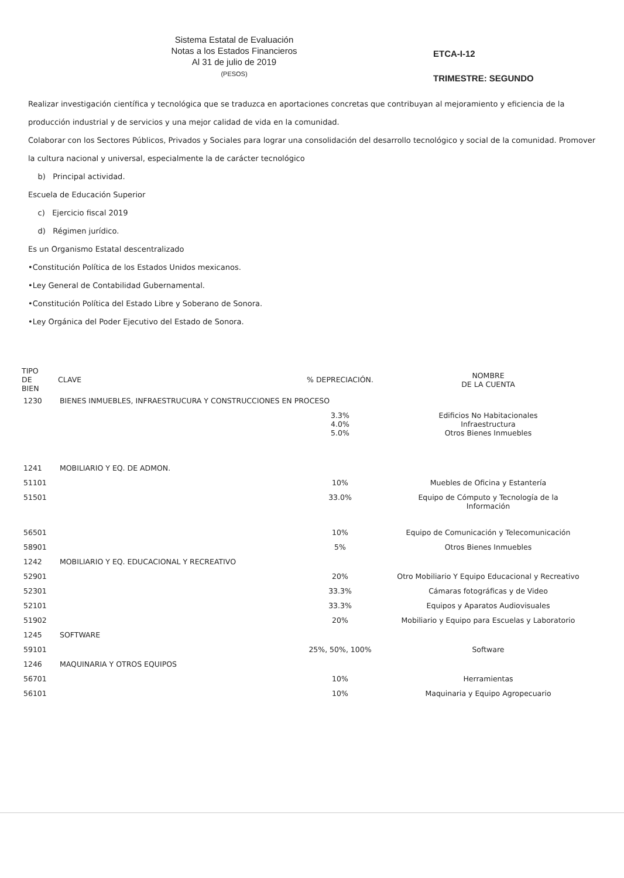Sistema Estatal de Evaluación
Notas a los Estados Financieros
Al 31 de julio de 2019
(PESOS)
ETCA-I-12
TRIMESTRE: SEGUNDO
Realizar investigación científica y tecnológica que se traduzca en aportaciones concretas que contribuyan al mejoramiento y eficiencia de la producción industrial y de servicios y una mejor calidad de vida en la comunidad.
Colaborar con los Sectores Públicos, Privados y Sociales para lograr una consolidación del desarrollo tecnológico y social de la comunidad. Promover la cultura nacional y universal, especialmente la de carácter tecnológico
b) Principal actividad.
Escuela de Educación Superior
c) Ejercicio fiscal 2019
d) Régimen jurídico.
Es un Organismo Estatal descentralizado
•Constitución Política de los Estados Unidos mexicanos.
•Ley General de Contabilidad Gubernamental.
•Constitución Política del Estado Libre y Soberano de Sonora.
•Ley Orgánica del Poder Ejecutivo del Estado de Sonora.
| TIPO DE BIEN | CLAVE | % DEPRECIACIÓN. | NOMBRE DE LA CUENTA |
| --- | --- | --- | --- |
| 1230 | BIENES INMUEBLES, INFRAESTRUCURA Y CONSTRUCCIONES EN PROCESO | | |
| | | 3.3% 4.0% 5.0% | Edificios No Habitacionales Infraestructura Otros Bienes Inmuebles |
| 1241 | MOBILIARIO Y EQ. DE ADMON. | | |
| 51101 | | 10% | Muebles de Oficina y Estantería |
| 51501 | | 33.0% | Equipo de Cómputo y Tecnología de la Información |
| 56501 | | 10% | Equipo de Comunicación y Telecomunicación |
| 58901 | | 5% | Otros Bienes Inmuebles |
| 1242 | MOBILIARIO Y EQ. EDUCACIONAL Y RECREATIVO | | |
| 52901 | | 20% | Otro Mobiliario Y Equipo Educacional y Recreativo |
| 52301 | | 33.3% | Cámaras fotográficas y de Video |
| 52101 | | 33.3% | Equipos y Aparatos Audiovisuales |
| 51902 | | 20% | Mobiliario y Equipo para Escuelas y Laboratorio |
| 1245 | SOFTWARE | | |
| 59101 | | 25%, 50%, 100% | Software |
| 1246 | MAQUINARIA Y OTROS EQUIPOS | | |
| 56701 | | 10% | Herramientas |
| 56101 | | 10% | Maquinaria y Equipo Agropecuario |